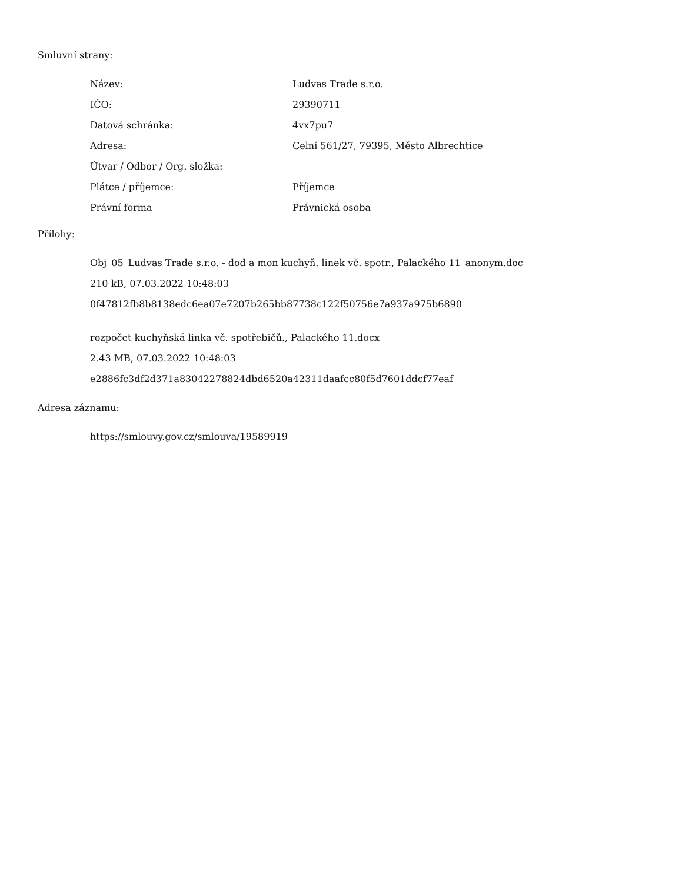Smluvní strany:
| Název: | Ludvas Trade s.r.o. |
| IČO: | 29390711 |
| Datová schránka: | 4vx7pu7 |
| Adresa: | Celní 561/27, 79395, Město Albrechtice |
| Útvar / Odbor / Org. složka: | |
| Plátce / příjemce: | Příjemce |
| Právní forma | Právnická osoba |
Přílohy:
Obj_05_Ludvas Trade s.r.o. - dod a mon kuchyň. linek vč. spotr., Palackého 11_anonym.doc
210 kB, 07.03.2022 10:48:03
0f47812fb8b8138edc6ea07e7207b265bb87738c122f50756e7a937a975b6890
rozpočet kuchyňská linka vč. spotřebičů., Palackého 11.docx
2.43 MB, 07.03.2022 10:48:03
e2886fc3df2d371a83042278824dbd6520a42311daafcc80f5d7601ddcf77eaf
Adresa záznamu:
https://smlouvy.gov.cz/smlouva/19589919